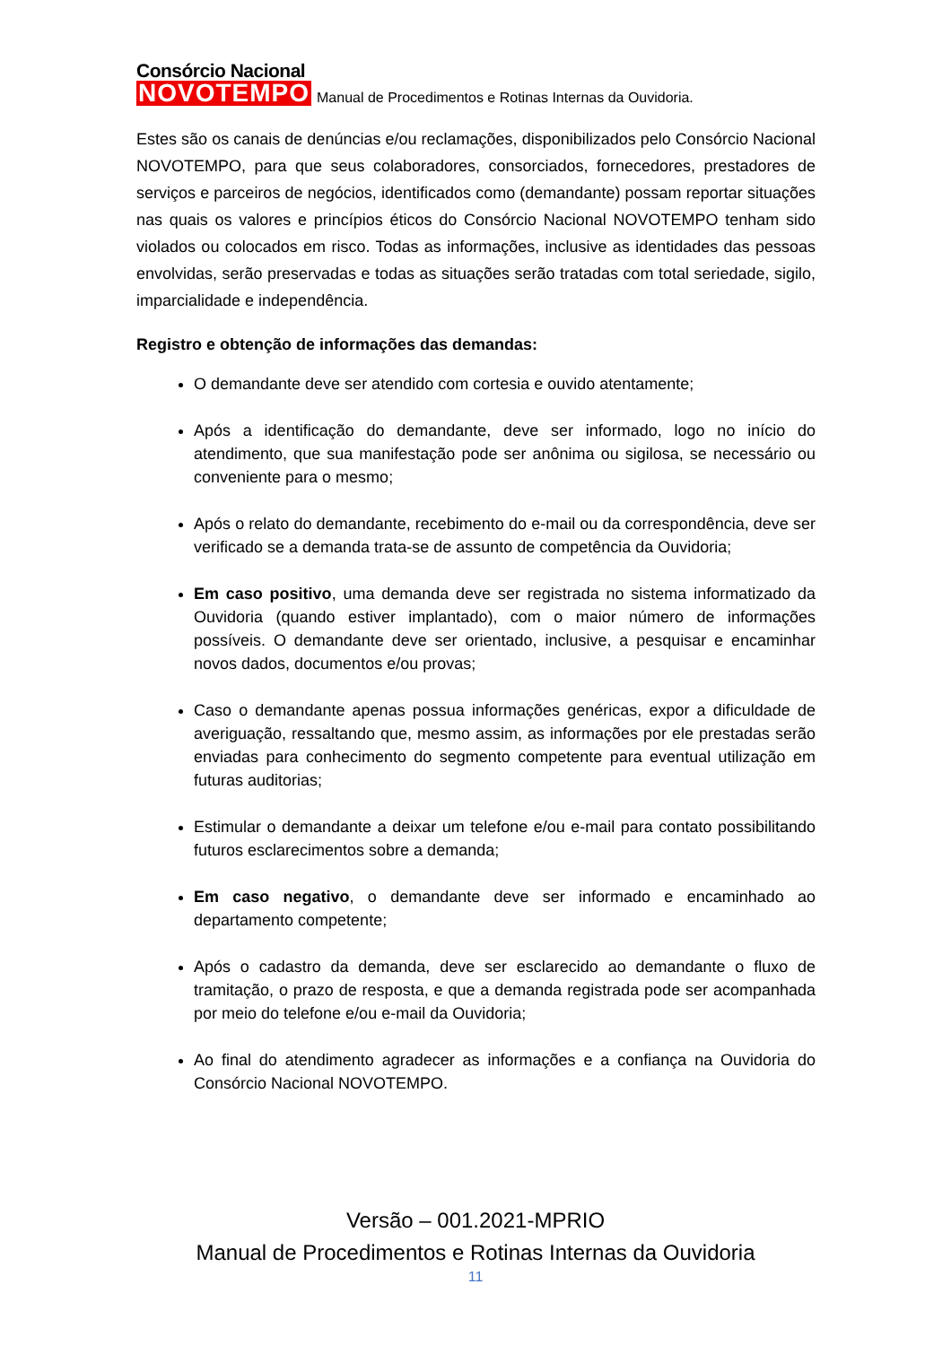Consórcio Nacional
NOVOTEMPO
Manual de Procedimentos e Rotinas Internas da Ouvidoria.
Estes são os canais de denúncias e/ou reclamações, disponibilizados pelo Consórcio Nacional NOVOTEMPO, para que seus colaboradores, consorciados, fornecedores, prestadores de serviços e parceiros de negócios, identificados como (demandante) possam reportar situações nas quais os valores e princípios éticos do Consórcio Nacional NOVOTEMPO tenham sido violados ou colocados em risco. Todas as informações, inclusive as identidades das pessoas envolvidas, serão preservadas e todas as situações serão tratadas com total seriedade, sigilo, imparcialidade e independência.
Registro e obtenção de informações das demandas:
O demandante deve ser atendido com cortesia e ouvido atentamente;
Após a identificação do demandante, deve ser informado, logo no início do atendimento, que sua manifestação pode ser anônima ou sigilosa, se necessário ou conveniente para o mesmo;
Após o relato do demandante, recebimento do e-mail ou da correspondência, deve ser verificado se a demanda trata-se de assunto de competência da Ouvidoria;
Em caso positivo, uma demanda deve ser registrada no sistema informatizado da Ouvidoria (quando estiver implantado), com o maior número de informações possíveis. O demandante deve ser orientado, inclusive, a pesquisar e encaminhar novos dados, documentos e/ou provas;
Caso o demandante apenas possua informações genéricas, expor a dificuldade de averiguação, ressaltando que, mesmo assim, as informações por ele prestadas serão enviadas para conhecimento do segmento competente para eventual utilização em futuras auditorias;
Estimular o demandante a deixar um telefone e/ou e-mail para contato possibilitando futuros esclarecimentos sobre a demanda;
Em caso negativo, o demandante deve ser informado e encaminhado ao departamento competente;
Após o cadastro da demanda, deve ser esclarecido ao demandante o fluxo de tramitação, o prazo de resposta, e que a demanda registrada pode ser acompanhada por meio do telefone e/ou e-mail da Ouvidoria;
Ao final do atendimento agradecer as informações e a confiança na Ouvidoria do Consórcio Nacional NOVOTEMPO.
Versão – 001.2021-MPRIO
Manual de Procedimentos e Rotinas Internas da Ouvidoria
11